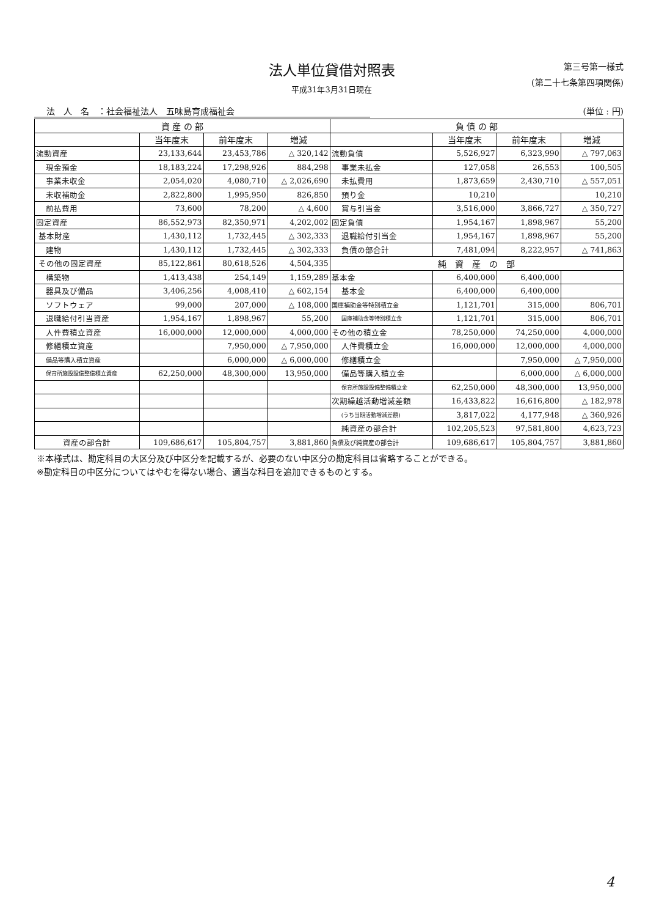法人単位貸借対照表
平成31年3月31日現在
第三号第一様式
(第二十七条第四項関係)
法　人　名　：社会福祉法人　五味島育成福祉会 (単位 : 円)
| 資 産 の 部 | | | | 負 債 の 部 | | | |
| --- | --- | --- | --- | --- | --- | --- | --- |
| | 当年度末 | 前年度末 | 増減 | | 当年度末 | 前年度末 | 増減 |
| 流動資産 | 23,133,644 | 23,453,786 | △ 320,142 | 流動負債 | 5,526,927 | 6,323,990 | △ 797,063 |
| 現金預金 | 18,183,224 | 17,298,926 | 884,298 | 事業未払金 | 127,058 | 26,553 | 100,505 |
| 事業未収金 | 2,054,020 | 4,080,710 | △ 2,026,690 | 未払費用 | 1,873,659 | 2,430,710 | △ 557,051 |
| 未収補助金 | 2,822,800 | 1,995,950 | 826,850 | 預り金 | 10,210 | | 10,210 |
| 前払費用 | 73,600 | 78,200 | △ 4,600 | 賞与引当金 | 3,516,000 | 3,866,727 | △ 350,727 |
| 固定資産 | 86,552,973 | 82,350,971 | 4,202,002 | 固定負債 | 1,954,167 | 1,898,967 | 55,200 |
| 基本財産 | 1,430,112 | 1,732,445 | △ 302,333 | 退職給付引当金 | 1,954,167 | 1,898,967 | 55,200 |
| 建物 | 1,430,112 | 1,732,445 | △ 302,333 | 負債の部合計 | 7,481,094 | 8,222,957 | △ 741,863 |
| その他の固定資産 | 85,122,861 | 80,618,526 | 4,504,335 | 純 資 産 の 部 | | | |
| 構築物 | 1,413,438 | 254,149 | 1,159,289 | 基本金 | 6,400,000 | 6,400,000 | |
| 器具及び備品 | 3,406,256 | 4,008,410 | △ 602,154 | 基本金 | 6,400,000 | 6,400,000 | |
| ソフトウェア | 99,000 | 207,000 | △ 108,000 | 国庫補助金等特別積立金 | 1,121,701 | 315,000 | 806,701 |
| 退職給付引当資産 | 1,954,167 | 1,898,967 | 55,200 | 国庫補助金等特別積立金 | 1,121,701 | 315,000 | 806,701 |
| 人件費積立資産 | 16,000,000 | 12,000,000 | 4,000,000 | その他の積立金 | 78,250,000 | 74,250,000 | 4,000,000 |
| 修繕積立資産 | | 7,950,000 | △ 7,950,000 | 人件費積立金 | 16,000,000 | 12,000,000 | 4,000,000 |
| 備品等購入積立資産 | | 6,000,000 | △ 6,000,000 | 修繕積立金 | | 7,950,000 | △ 7,950,000 |
| 保育所施設設備整備積立資産 | 62,250,000 | 48,300,000 | 13,950,000 | 備品等購入積立金 | | 6,000,000 | △ 6,000,000 |
| | | | | 保育所施設設備整備積立金 | 62,250,000 | 48,300,000 | 13,950,000 |
| | | | | 次期繰越活動増減差額 | 16,433,822 | 16,616,800 | △ 182,978 |
| | | | | (うち当期活動増減差額) | 3,817,022 | 4,177,948 | △ 360,926 |
| | | | | 純資産の部合計 | 102,205,523 | 97,581,800 | 4,623,723 |
| 資産の部合計 | 109,686,617 | 105,804,757 | 3,881,860 | 負債及び純資産の部合計 | 109,686,617 | 105,804,757 | 3,881,860 |
※本様式は、勘定科目の大区分及び中区分を記載するが、必要のない中区分の勘定科目は省略することができる。
※勘定科目の中区分についてはやむを得ない場合、適当な科目を追加できるものとする。
4